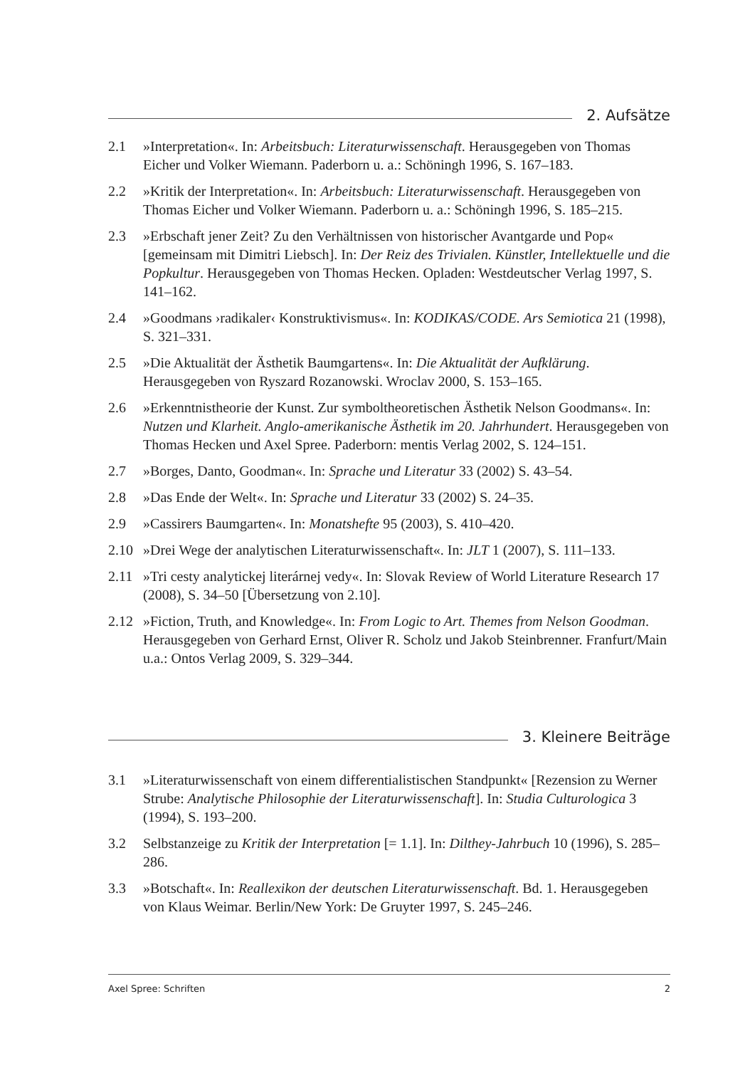2. Aufsätze
2.1 »Interpretation«. In: Arbeitsbuch: Literaturwissenschaft. Herausgegeben von Thomas Eicher und Volker Wiemann. Paderborn u. a.: Schöningh 1996, S. 167–183.
2.2 »Kritik der Interpretation«. In: Arbeitsbuch: Literaturwissenschaft. Herausgegeben von Thomas Eicher und Volker Wiemann. Paderborn u. a.: Schöningh 1996, S. 185–215.
2.3 »Erbschaft jener Zeit? Zu den Verhältnissen von historischer Avantgarde und Pop« [gemeinsam mit Dimitri Liebsch]. In: Der Reiz des Trivialen. Künstler, Intellektuelle und die Popkultur. Herausgegeben von Thomas Hecken. Opladen: Westdeutscher Verlag 1997, S. 141–162.
2.4 »Goodmans ›radikaler‹ Konstruktivismus«. In: KODIKAS/CODE. Ars Semiotica 21 (1998), S. 321–331.
2.5 »Die Aktualität der Ästhetik Baumgartens«. In: Die Aktualität der Aufklärung. Herausgegeben von Ryszard Rozanowski. Wroclav 2000, S. 153–165.
2.6 »Erkenntnistheorie der Kunst. Zur symboltheoretischen Ästhetik Nelson Goodmans«. In: Nutzen und Klarheit. Anglo-amerikanische Ästhetik im 20. Jahrhundert. Herausgegeben von Thomas Hecken und Axel Spree. Paderborn: mentis Verlag 2002, S. 124–151.
2.7 »Borges, Danto, Goodman«. In: Sprache und Literatur 33 (2002) S. 43–54.
2.8 »Das Ende der Welt«. In: Sprache und Literatur 33 (2002) S. 24–35.
2.9 »Cassirers Baumgarten«. In: Monatshefte 95 (2003), S. 410–420.
2.10 »Drei Wege der analytischen Literaturwissenschaft«. In: JLT 1 (2007), S. 111–133.
2.11 »Tri cesty analytickej literárnej vedy«. In: Slovak Review of World Literature Research 17 (2008), S. 34–50 [Übersetzung von 2.10].
2.12 »Fiction, Truth, and Knowledge«. In: From Logic to Art. Themes from Nelson Goodman. Herausgegeben von Gerhard Ernst, Oliver R. Scholz und Jakob Steinbrenner. Franfurt/Main u.a.: Ontos Verlag 2009, S. 329–344.
3. Kleinere Beiträge
3.1 »Literaturwissenschaft von einem differentialistischen Standpunkt« [Rezension zu Werner Strube: Analytische Philosophie der Literaturwissenschaft]. In: Studia Culturologica 3 (1994), S. 193–200.
3.2 Selbstanzeige zu Kritik der Interpretation [= 1.1]. In: Dilthey-Jahrbuch 10 (1996), S. 285–286.
3.3 »Botschaft«. In: Reallexikon der deutschen Literaturwissenschaft. Bd. 1. Herausgegeben von Klaus Weimar. Berlin/New York: De Gruyter 1997, S. 245–246.
Axel Spree: Schriften 2